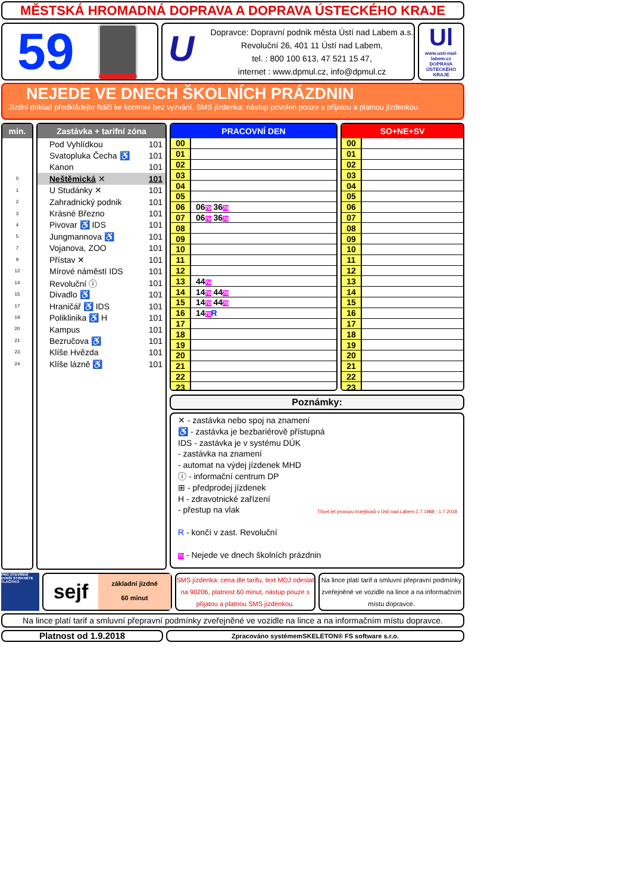MĚSTSKÁ HROMADNÁ DOPRAVA A DOPRAVA ÚSTECKÉHO KRAJE
59
U
Dopravce: Dopravní podnik města Ústí nad Labem a.s.
Revoluční 26, 401 11 Ústí nad Labem,
tel. : 800 100 613, 47 521 15 47,
internet : www.dpmul.cz, info@dpmul.cz
Ul
www.usti-nad-labem.cz
DOPRAVA ÚSTECKÉHO KRAJE
NEJEDE VE DNECH ŠKOLNÍCH PRÁZDNIN
Jízdní doklad předkládejte řidiči ke kontrole bez vyzvání. SMS jízdenka: nástup povolen pouze s přijatou a platnou jízdenkou.
min.
| 0 |
| 1 |
| 2 |
| 3 |
| 4 |
| 5 |
| 7 |
| 9 |
| 12 |
| 14 |
| 15 |
| 17 |
| 19 |
| 20 |
| 21 |
| 23 |
| 24 |
Zastávka + tarifní zóna
| Pod Vyhlídkou | 101 |
| Svatopluka Čecha ♿ | 101 |
| Kanon | 101 |
| Neštěmická ✕ | 101 |
| U Studánky ✕ | 101 |
| Zahradnický podnik | 101 |
| Krásné Březno | 101 |
| Pivovar ♿ IDS | 101 |
| Jungmannova ♿ | 101 |
| Vojanova, ZOO | 101 |
| Přístav ✕ | 101 |
| Mírové náměstí IDS | 101 |
| Revoluční ⓘ | 101 |
| Divadlo ♿ | 101 |
| Hraničář ♿ IDS | 101 |
| Poliklinika ♿ H | 101 |
| Kampus | 101 |
| Bezručova ♿ | 101 |
| Klíše Hvězda | 101 |
| Klíše lázně ♿ | 101 |
| PRACOVNÍ DEN | |
| --- | --- |
| 00 | |
| 01 | |
| 02 | |
| 03 | |
| 04 | |
| 05 | |
| 06 | 06 70 36 70 |
| 07 | 06 70 36 70 |
| 08 | |
| 09 | |
| 10 | |
| 11 | |
| 12 | |
| 13 | 44 70 |
| 14 | 14 70 44 70 |
| 15 | 14 70 44 70 |
| 16 | 14 70 R |
| 17 | |
| 18 | |
| 19 | |
| 20 | |
| 21 | |
| 22 | |
| 23 | |
| SO+NE+SV | |
| --- | --- |
| 00 | |
| 01 | |
| 02 | |
| 03 | |
| 04 | |
| 05 | |
| 06 | |
| 07 | |
| 08 | |
| 09 | |
| 10 | |
| 11 | |
| 12 | |
| 13 | |
| 14 | |
| 15 | |
| 16 | |
| 17 | |
| 18 | |
| 19 | |
| 20 | |
| 21 | |
| 22 | |
| 23 | |
Poznámky:
✕ - zastávka nebo spoj na znamení
♿ - zastávka je bezbariérově přístupná
IDS - zastávka je v systému DÚK
- zastávka na znamení
- automat na výdej jízdenek MHD
ⓘ - informační centrum DP
⊞ - předprodej jízdenek
H - zdravotnické zařízení
- přestup na vlak
R - končí v zast. Revoluční
70 - Nejede ve dnech školních prázdnin
Třicet let provozu trolejbusů v Ústí nad Labem 1.7.1988 - 1.7.2018
PRO OTEVŘENÍ DVEŘÍ STISKNĚTE TLAČÍTKO
sejf
základní jízdné
60 minut
SMS jízdenka: cena dle tarifu, text MDJ odeslat na 90206, platnost 60 minut, nástup pouze s přijatou a platnou SMS jízdenkou.
Na lince platí tarif a smluvní přepravní podmínky zveřejněné ve vozidle na lince a na informačním místu dopravce.
Na lince platí tarif a smluvní přepravní podmínky zveřejněné ve vozidle na lince a na informačním místu dopravce.
Platnost od 1.9.2018
Zpracováno systémemSKELETON® FS software s.r.o.